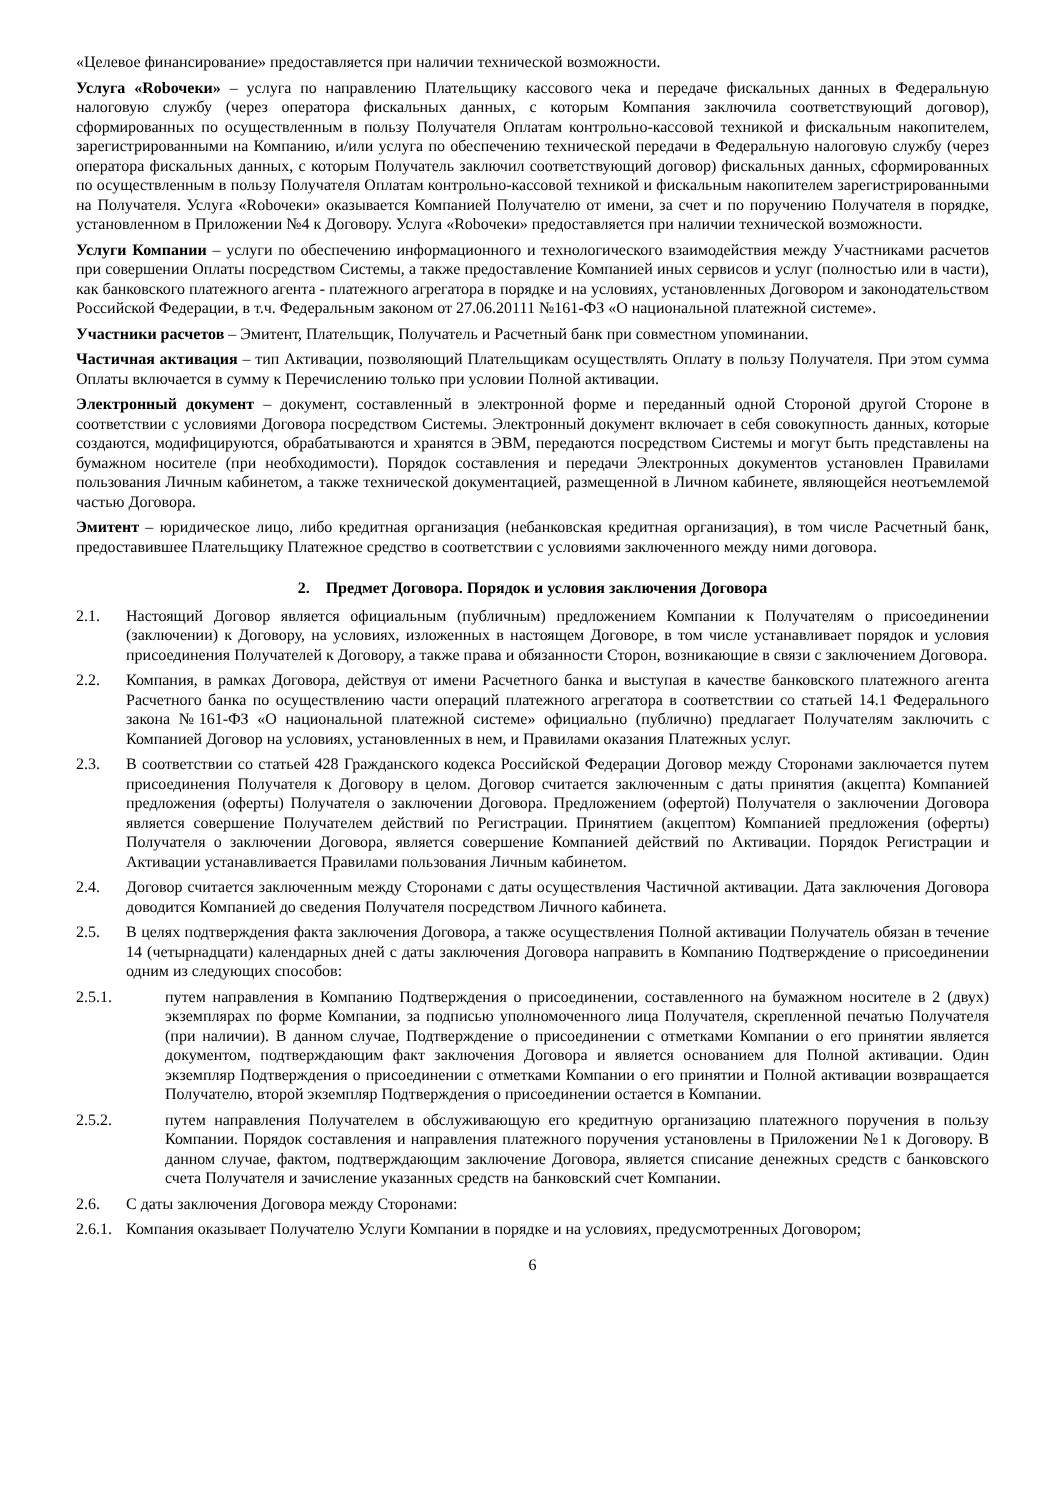«Целевое финансирование» предоставляется при наличии технической возможности.
Услуга «Robочеки» – услуга по направлению Плательщику кассового чека и передаче фискальных данных в Федеральную налоговую службу (через оператора фискальных данных, с которым Компания заключила соответствующий договор), сформированных по осуществленным в пользу Получателя Оплатам контрольно-кассовой техникой и фискальным накопителем, зарегистрированными на Компанию, и/или услуга по обеспечению технической передачи в Федеральную налоговую службу (через оператора фискальных данных, с которым Получатель заключил соответствующий договор) фискальных данных, сформированных по осуществленным в пользу Получателя Оплатам контрольно-кассовой техникой и фискальным накопителем зарегистрированными на Получателя. Услуга «Robочеки» оказывается Компанией Получателю от имени, за счет и по поручению Получателя в порядке, установленном в Приложении №4 к Договору. Услуга «Robочеки» предоставляется при наличии технической возможности.
Услуги Компании – услуги по обеспечению информационного и технологического взаимодействия между Участниками расчетов при совершении Оплаты посредством Системы, а также предоставление Компанией иных сервисов и услуг (полностью или в части), как банковского платежного агента - платежного агрегатора в порядке и на условиях, установленных Договором и законодательством Российской Федерации, в т.ч. Федеральным законом от 27.06.20111 №161-ФЗ «О национальной платежной системе».
Участники расчетов – Эмитент, Плательщик, Получатель и Расчетный банк при совместном упоминании.
Частичная активация – тип Активации, позволяющий Плательщикам осуществлять Оплату в пользу Получателя. При этом сумма Оплаты включается в сумму к Перечислению только при условии Полной активации.
Электронный документ – документ, составленный в электронной форме и переданный одной Стороной другой Стороне в соответствии с условиями Договора посредством Системы. Электронный документ включает в себя совокупность данных, которые создаются, модифицируются, обрабатываются и хранятся в ЭВМ, передаются посредством Системы и могут быть представлены на бумажном носителе (при необходимости). Порядок составления и передачи Электронных документов установлен Правилами пользования Личным кабинетом, а также технической документацией, размещенной в Личном кабинете, являющейся неотъемлемой частью Договора.
Эмитент – юридическое лицо, либо кредитная организация (небанковская кредитная организация), в том числе Расчетный банк, предоставившее Плательщику Платежное средство в соответствии с условиями заключенного между ними договора.
2. Предмет Договора. Порядок и условия заключения Договора
2.1. Настоящий Договор является официальным (публичным) предложением Компании к Получателям о присоединении (заключении) к Договору, на условиях, изложенных в настоящем Договоре, в том числе устанавливает порядок и условия присоединения Получателей к Договору, а также права и обязанности Сторон, возникающие в связи с заключением Договора.
2.2. Компания, в рамках Договора, действуя от имени Расчетного банка и выступая в качестве банковского платежного агента Расчетного банка по осуществлению части операций платежного агрегатора в соответствии со статьей 14.1 Федерального закона №161-ФЗ «О национальной платежной системе» официально (публично) предлагает Получателям заключить с Компанией Договор на условиях, установленных в нем, и Правилами оказания Платежных услуг.
2.3. В соответствии со статьей 428 Гражданского кодекса Российской Федерации Договор между Сторонами заключается путем присоединения Получателя к Договору в целом. Договор считается заключенным с даты принятия (акцепта) Компанией предложения (оферты) Получателя о заключении Договора. Предложением (офертой) Получателя о заключении Договора является совершение Получателем действий по Регистрации. Принятием (акцептом) Компанией предложения (оферты) Получателя о заключении Договора, является совершение Компанией действий по Активации. Порядок Регистрации и Активации устанавливается Правилами пользования Личным кабинетом.
2.4. Договор считается заключенным между Сторонами с даты осуществления Частичной активации. Дата заключения Договора доводится Компанией до сведения Получателя посредством Личного кабинета.
2.5. В целях подтверждения факта заключения Договора, а также осуществления Полной активации Получатель обязан в течение 14 (четырнадцати) календарных дней с даты заключения Договора направить в Компанию Подтверждение о присоединении одним из следующих способов:
2.5.1. путем направления в Компанию Подтверждения о присоединении, составленного на бумажном носителе в 2 (двух) экземплярах по форме Компании, за подписью уполномоченного лица Получателя, скрепленной печатью Получателя (при наличии). В данном случае, Подтверждение о присоединении с отметками Компании о его принятии является документом, подтверждающим факт заключения Договора и является основанием для Полной активации. Один экземпляр Подтверждения о присоединении с отметками Компании о его принятии и Полной активации возвращается Получателю, второй экземпляр Подтверждения о присоединении остается в Компании.
2.5.2. путем направления Получателем в обслуживающую его кредитную организацию платежного поручения в пользу Компании. Порядок составления и направления платежного поручения установлены в Приложении №1 к Договору. В данном случае, фактом, подтверждающим заключение Договора, является списание денежных средств с банковского счета Получателя и зачисление указанных средств на банковский счет Компании.
2.6. С даты заключения Договора между Сторонами:
2.6.1. Компания оказывает Получателю Услуги Компании в порядке и на условиях, предусмотренных Договором;
6